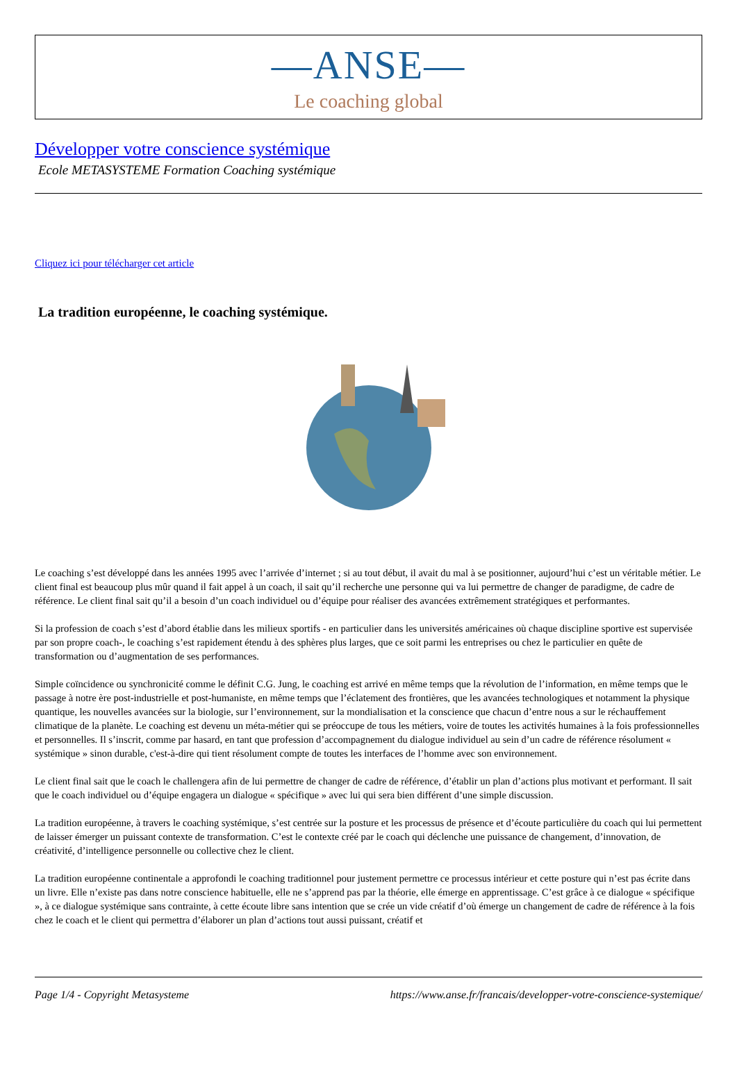—ANSE—
Le coaching global
Développer votre conscience systémique
Ecole METASYSTEME Formation Coaching systémique
Cliquez ici pour télécharger cet article
La tradition européenne, le coaching systémique.
Le coaching s’est développé dans les années 1995 avec l’arrivée d’internet ; si au tout début, il avait du mal à se positionner, aujourd’hui c’est un véritable métier. Le client final est beaucoup plus mûr quand il fait appel à un coach, il sait qu’il recherche une personne qui va lui permettre de changer de paradigme, de cadre de référence. Le client final sait qu’il a besoin d’un coach individuel ou d’équipe pour réaliser des avancées extrêmement stratégiques et performantes.
Si la profession de coach s’est d’abord établie dans les milieux sportifs - en particulier dans les universités américaines où chaque discipline sportive est supervisée par son propre coach-, le coaching s’est rapidement étendu à des sphères plus larges, que ce soit parmi les entreprises ou chez le particulier en quête de transformation ou d’augmentation de ses performances.
Simple coïncidence ou synchronicité comme le définit C.G. Jung, le coaching est arrivé en même temps que la révolution de l’information, en même temps que le passage à notre ère post-industrielle et post-humaniste, en même temps que l’éclatement des frontières, que les avancées technologiques et notamment la physique quantique, les nouvelles avancées sur la biologie, sur l’environnement, sur la mondialisation et la conscience que chacun d’entre nous a sur le réchauffement climatique de la planète. Le coaching est devenu un méta-métier qui se préoccupe de tous les métiers, voire de toutes les activités humaines à la fois professionnelles et personnelles. Il s’inscrit, comme par hasard, en tant que profession d’accompagnement du dialogue individuel au sein d’un cadre de référence résolument « systémique » sinon durable, c'est-à-dire qui tient résolument compte de toutes les interfaces de l’homme avec son environnement.
Le client final sait que le coach le challengera afin de lui permettre de changer de cadre de référence, d’établir un plan d’actions plus motivant et performant. Il sait que le coach individuel ou d’équipe engagera un dialogue « spécifique » avec lui qui sera bien différent d’une simple discussion.
La tradition européenne, à travers le coaching systémique, s’est centrée sur la posture et les processus de présence et d’écoute particulière du coach qui lui permettent de laisser émerger un puissant contexte de transformation. C’est le contexte créé par le coach qui déclenche une puissance de changement, d’innovation, de créativité, d’intelligence personnelle ou collective chez le client.
La tradition européenne continentale a approfondi le coaching traditionnel pour justement permettre ce processus intérieur et cette posture qui n’est pas écrite dans un livre. Elle n’existe pas dans notre conscience habituelle, elle ne s’apprend pas par la théorie, elle émerge en apprentissage. C’est grâce à ce dialogue « spécifique », à ce dialogue systémique sans contrainte, à cette écoute libre sans intention que se crée un vide créatif d’où émerge un changement de cadre de référence à la fois chez le coach et le client qui permettra d’élaborer un plan d’actions tout aussi puissant, créatif et
Page 1/4 - Copyright Metasysteme https://www.anse.fr/francais/developper-votre-conscience-systemique/